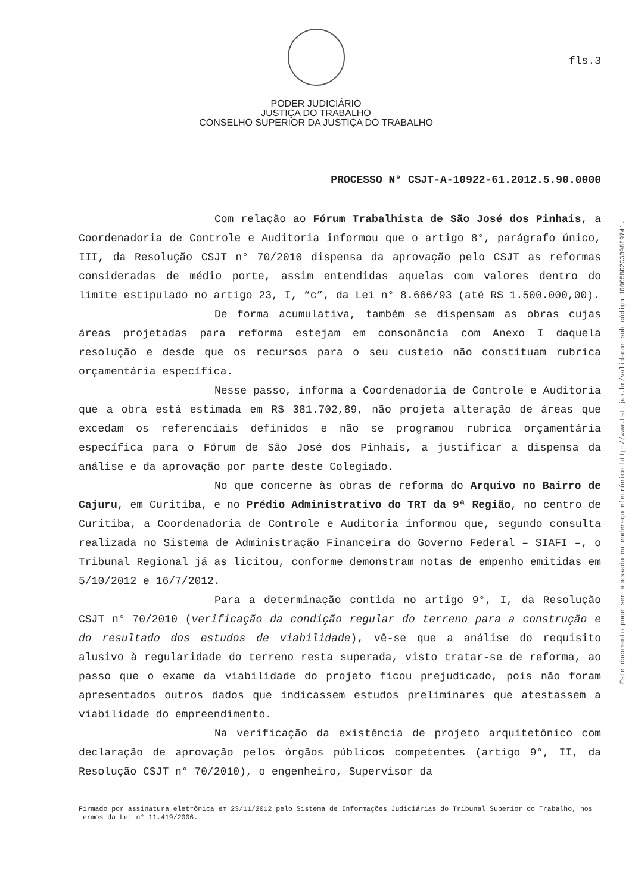fls.3
PODER JUDICIÁRIO
JUSTIÇA DO TRABALHO
CONSELHO SUPERIOR DA JUSTIÇA DO TRABALHO
PROCESSO N° CSJT-A-10922-61.2012.5.90.0000
Com relação ao Fórum Trabalhista de São José dos Pinhais, a Coordenadoria de Controle e Auditoria informou que o artigo 8°, parágrafo único, III, da Resolução CSJT n° 70/2010 dispensa da aprovação pelo CSJT as reformas consideradas de médio porte, assim entendidas aquelas com valores dentro do limite estipulado no artigo 23, I, “c”, da Lei n° 8.666/93 (até R$ 1.500.000,00).
De forma acumulativa, também se dispensam as obras cujas áreas projetadas para reforma estejam em consonância com Anexo I daquela resolução e desde que os recursos para o seu custeio não constituam rubrica orçamentária específica.
Nesse passo, informa a Coordenadoria de Controle e Auditoria que a obra está estimada em R$ 381.702,89, não projeta alteração de áreas que excedam os referenciais definidos e não se programou rubrica orçamentária específica para o Fórum de São José dos Pinhais, a justificar a dispensa da análise e da aprovação por parte deste Colegiado.
No que concerne às obras de reforma do Arquivo no Bairro de Cajuru, em Curitiba, e no Prédio Administrativo do TRT da 9ª Região, no centro de Curitiba, a Coordenadoria de Controle e Auditoria informou que, segundo consulta realizada no Sistema de Administração Financeira do Governo Federal – SIAFI –, o Tribunal Regional já as licitou, conforme demonstram notas de empenho emitidas em 5/10/2012 e 16/7/2012.
Para a determinação contida no artigo 9°, I, da Resolução CSJT n° 70/2010 (verificação da condição regular do terreno para a construção e do resultado dos estudos de viabilidade), vê-se que a análise do requisito alusivo à regularidade do terreno resta superada, visto tratar-se de reforma, ao passo que o exame da viabilidade do projeto ficou prejudicado, pois não foram apresentados outros dados que indicassem estudos preliminares que atestassem a viabilidade do empreendimento.
Na verificação da existência de projeto arquitetônico com declaração de aprovação pelos órgãos públicos competentes (artigo 9°, II, da Resolução CSJT n° 70/2010), o engenheiro, Supervisor da
Firmado por assinatura eletrônica em 23/11/2012 pelo Sistema de Informações Judiciárias do Tribunal Superior do Trabalho, nos termos da Lei n° 11.419/2006.
Este documento pode ser acessado no endereço eletrônico http://www.tst.jus.br/validador sob código 10005BD2C3398E9741.